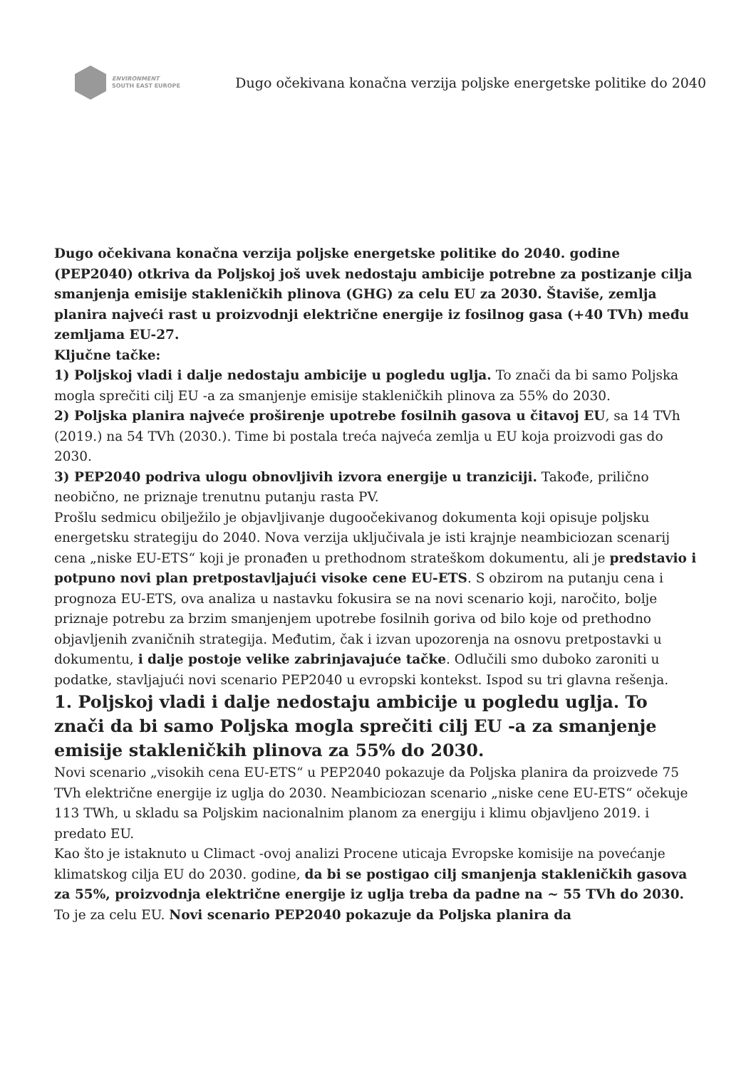ENVIRONMENT
SOUTH EAST EUROPE
Dugo očekivana konačna verzija poljske energetske politike do 2040
Dugo očekivana konačna verzija poljske energetske politike do 2040. godine (PEP2040) otkriva da Poljskoj još uvek nedostaju ambicije potrebne za postizanje cilja smanjenja emisije stakleničkih plinova (GHG) za celu EU za 2030. Štaviše, zemlja planira najveći rast u proizvodnji električne energije iz fosilnog gasa (+40 TVh) među zemljama EU-27.
Ključne tačke:
1) Poljskoj vladi i dalje nedostaju ambicije u pogledu uglja. To znači da bi samo Poljska mogla sprečiti cilj EU -a za smanjenje emisije stakleničkih plinova za 55% do 2030.
2) Poljska planira najveće proširenje upotrebe fosilnih gasova u čitavoj EU, sa 14 TVh (2019.) na 54 TVh (2030.). Time bi postala treća najveća zemlja u EU koja proizvodi gas do 2030.
3) PEP2040 podriva ulogu obnovljivih izvora energije u tranziciji. Takođe, prilično neobično, ne priznaje trenutnu putanju rasta PV.
Prošlu sedmicu obilježilo je objavljivanje dugoočekivanog dokumenta koji opisuje poljsku energetsku strategiju do 2040. Nova verzija uključivala je isti krajnje neambiciozan scenarij cena „niske EU-ETS“ koji je pronađen u prethodnom strateškom dokumentu, ali je predstavio i potpuno novi plan pretpostavljajući visoke cene EU-ETS. S obzirom na putanju cena i prognoza EU-ETS, ova analiza u nastavku fokusira se na novi scenario koji, naročito, bolje priznaje potrebu za brzim smanjenjem upotrebe fosilnih goriva od bilo koje od prethodno objavljenih zvaničnih strategija. Međutim, čak i izvan upozorenja na osnovu pretpostavki u dokumentu, i dalje postoje velike zabrinjavajuće tačke. Odlučili smo duboko zaroniti u podatke, stavljajući novi scenario PEP2040 u evropski kontekst. Ispod su tri glavna rešenja.
1. Poljskoj vladi i dalje nedostaju ambicije u pogledu uglja. To znači da bi samo Poljska mogla sprečiti cilj EU -a za smanjenje emisije stakleničkih plinova za 55% do 2030.
Novi scenario „visokih cena EU-ETS“ u PEP2040 pokazuje da Poljska planira da proizvede 75 TVh električne energije iz uglja do 2030. Neambiciozan scenario „niske cene EU-ETS“ očekuje 113 TWh, u skladu sa Poljskim nacionalnim planom za energiju i klimu objavljeno 2019. i predato EU.
Kao što je istaknuto u Climact -ovoj analizi Procene uticaja Evropske komisije na povećanje klimatskog cilja EU do 2030. godine, da bi se postigao cilj smanjenja stakleničkih gasova za 55%, proizvodnja električne energije iz uglja treba da padne na ~ 55 TVh do 2030. To je za celu EU. Novi scenario PEP2040 pokazuje da Poljska planira da